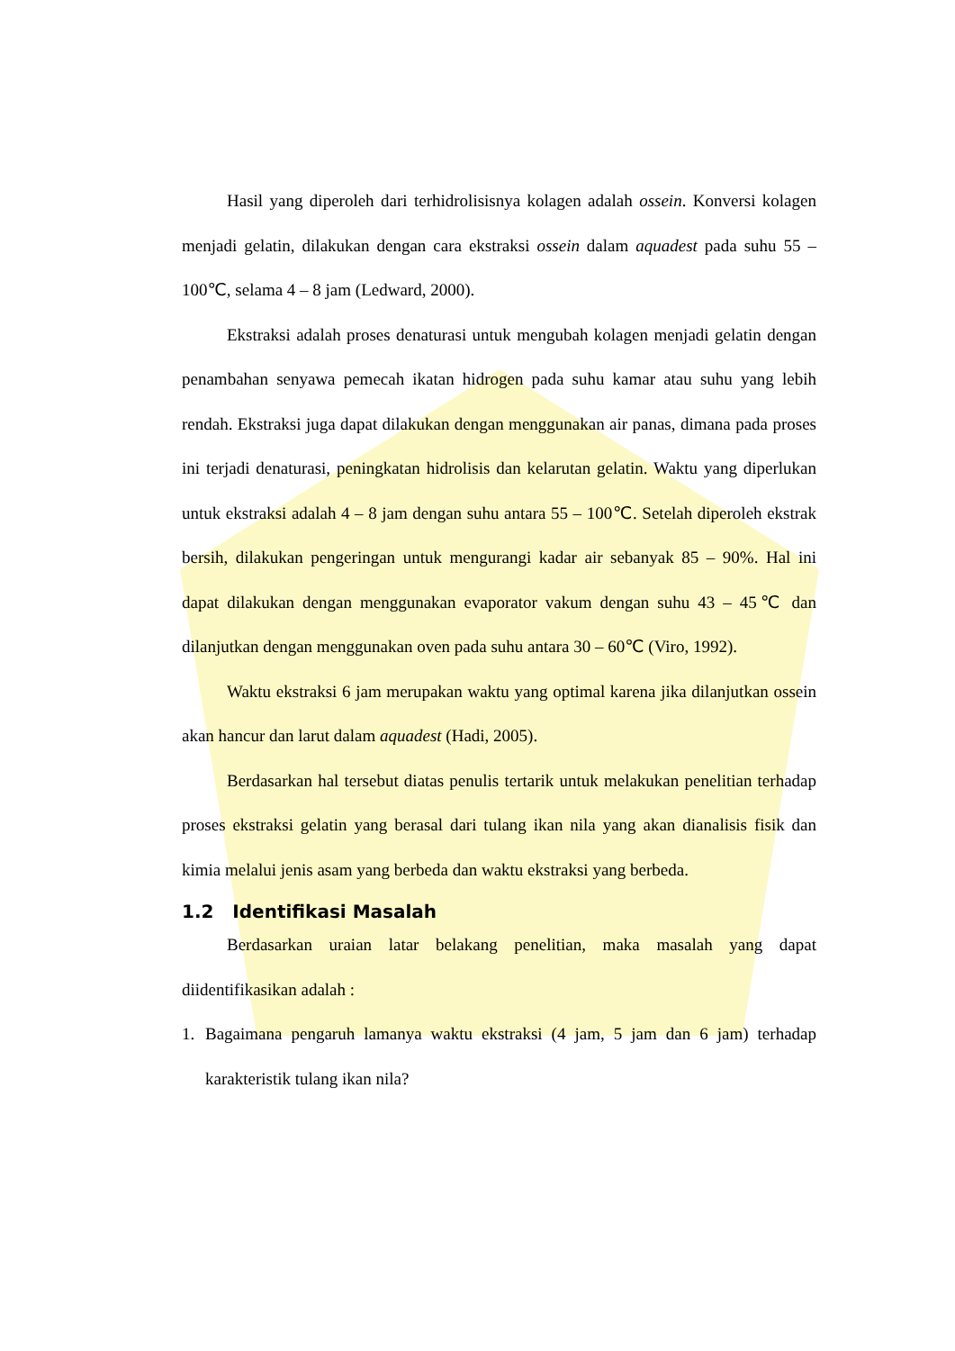Hasil yang diperoleh dari terhidrolisisnya kolagen adalah ossein. Konversi kolagen menjadi gelatin, dilakukan dengan cara ekstraksi ossein dalam aquadest pada suhu 55 – 100℃, selama 4 – 8 jam (Ledward, 2000).
Ekstraksi adalah proses denaturasi untuk mengubah kolagen menjadi gelatin dengan penambahan senyawa pemecah ikatan hidrogen pada suhu kamar atau suhu yang lebih rendah. Ekstraksi juga dapat dilakukan dengan menggunakan air panas, dimana pada proses ini terjadi denaturasi, peningkatan hidrolisis dan kelarutan gelatin. Waktu yang diperlukan untuk ekstraksi adalah 4 – 8 jam dengan suhu antara 55 – 100℃. Setelah diperoleh ekstrak bersih, dilakukan pengeringan untuk mengurangi kadar air sebanyak 85 – 90%. Hal ini dapat dilakukan dengan menggunakan evaporator vakum dengan suhu 43 – 45℃ dan dilanjutkan dengan menggunakan oven pada suhu antara 30 – 60℃ (Viro, 1992).
Waktu ekstraksi 6 jam merupakan waktu yang optimal karena jika dilanjutkan ossein akan hancur dan larut dalam aquadest (Hadi, 2005).
Berdasarkan hal tersebut diatas penulis tertarik untuk melakukan penelitian terhadap proses ekstraksi gelatin yang berasal dari tulang ikan nila yang akan dianalisis fisik dan kimia melalui jenis asam yang berbeda dan waktu ekstraksi yang berbeda.
1.2 Identifikasi Masalah
Berdasarkan uraian latar belakang penelitian, maka masalah yang dapat diidentifikasikan adalah :
1. Bagaimana pengaruh lamanya waktu ekstraksi (4 jam, 5 jam dan 6 jam) terhadap karakteristik tulang ikan nila?